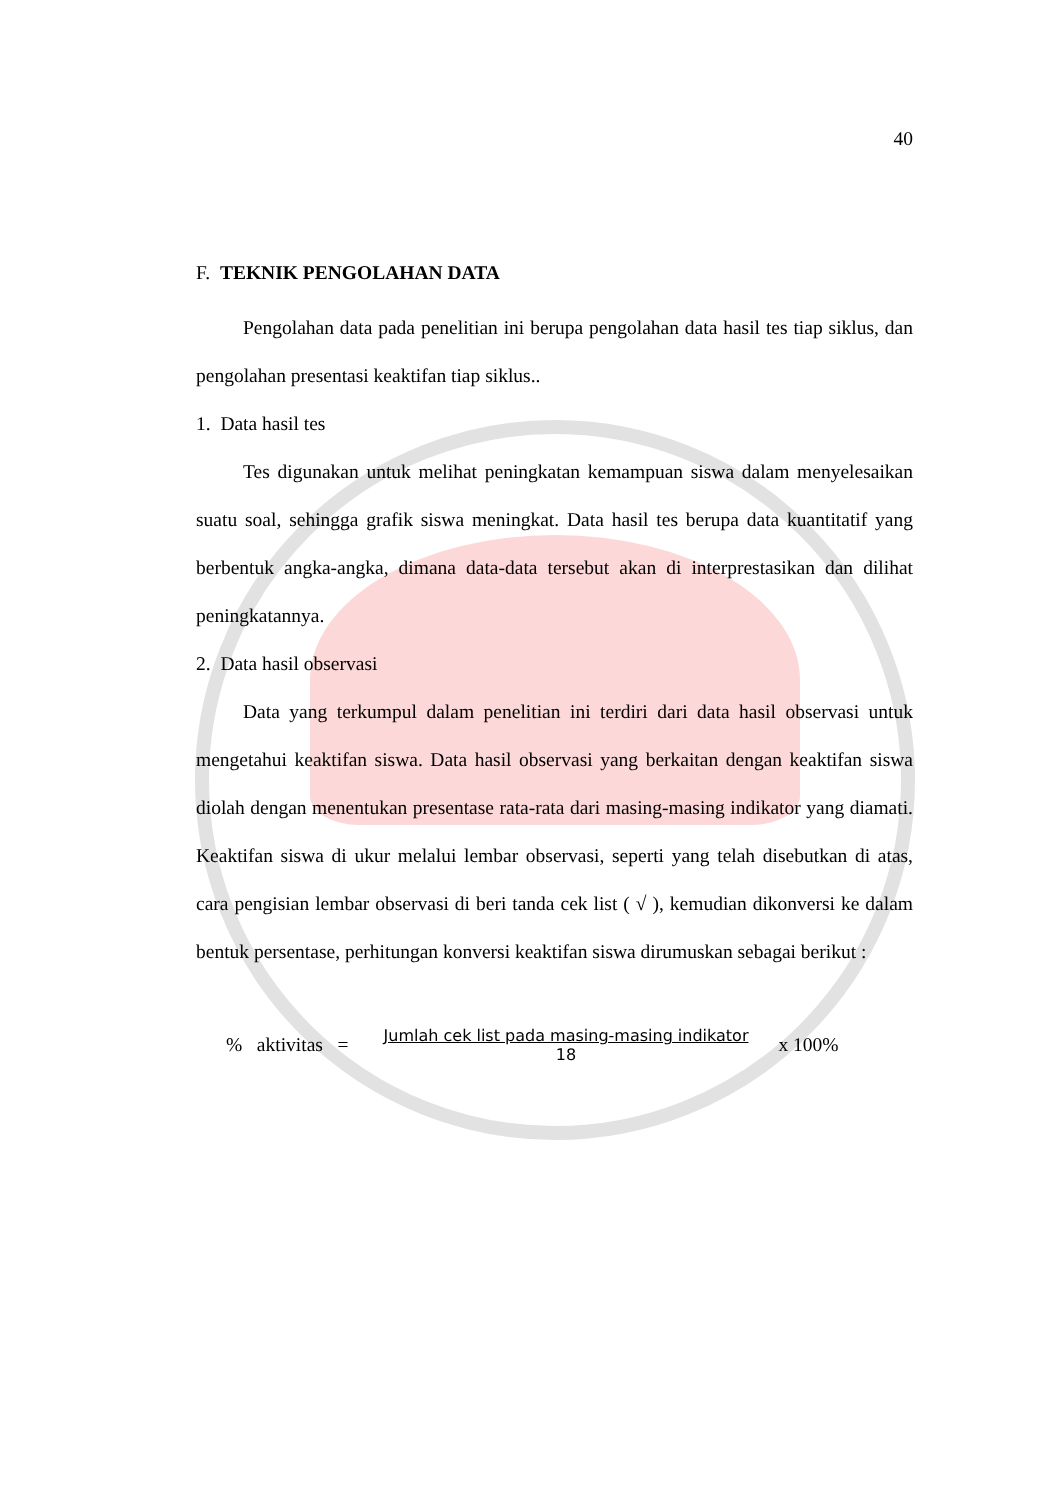40
F. TEKNIK PENGOLAHAN DATA
Pengolahan data pada penelitian ini berupa pengolahan data hasil tes tiap siklus, dan pengolahan presentasi keaktifan tiap siklus..
1. Data hasil tes
Tes digunakan untuk melihat peningkatan kemampuan siswa dalam menyelesaikan suatu soal, sehingga grafik siswa meningkat. Data hasil tes berupa data kuantitatif yang berbentuk angka-angka, dimana data-data tersebut akan di interprestasikan dan dilihat peningkatannya.
2. Data hasil observasi
Data yang terkumpul dalam penelitian ini terdiri dari data hasil observasi untuk mengetahui keaktifan siswa. Data hasil observasi yang berkaitan dengan keaktifan siswa diolah dengan menentukan presentase rata-rata dari masing-masing indikator yang diamati. Keaktifan siswa di ukur melalui lembar observasi, seperti yang telah disebutkan di atas, cara pengisian lembar observasi di beri tanda cek list ( √ ), kemudian dikonversi ke dalam bentuk persentase, perhitungan konversi keaktifan siswa dirumuskan sebagai berikut :
% aktivitas =
Jumlah cek list pada masing-masing indikator
18
x 100%